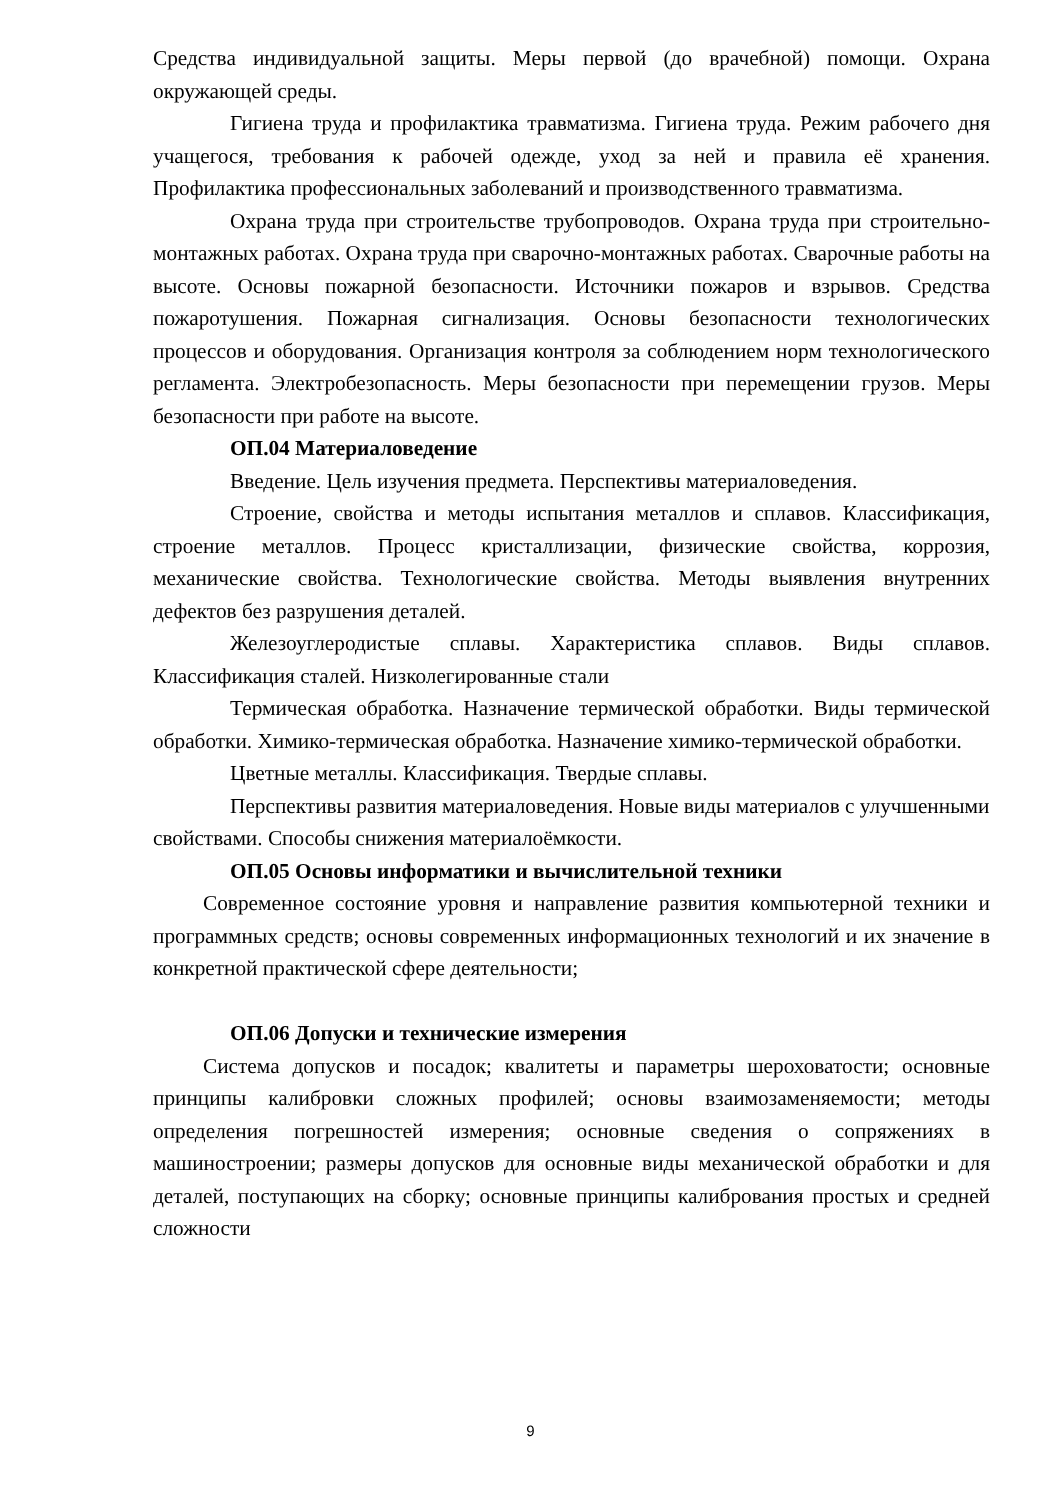Средства индивидуальной защиты. Меры первой (до врачебной) помощи. Охрана окружающей среды.
Гигиена труда и профилактика травматизма. Гигиена труда. Режим рабочего дня учащегося, требования к рабочей одежде, уход за ней и правила её хранения. Профилактика профессиональных заболеваний и производственного травматизма.
Охрана труда при строительстве трубопроводов. Охрана труда при строительно-монтажных работах. Охрана труда при сварочно-монтажных работах. Сварочные работы на высоте. Основы пожарной безопасности. Источники пожаров и взрывов. Средства пожаротушения. Пожарная сигнализация. Основы безопасности технологических процессов и оборудования. Организация контроля за соблюдением норм технологического регламента. Электробезопасность. Меры безопасности при перемещении грузов. Меры безопасности при работе на высоте.
ОП.04 Материаловедение
Введение. Цель изучения предмета. Перспективы материаловедения.
Строение, свойства и методы испытания металлов и сплавов. Классификация, строение металлов. Процесс кристаллизации, физические свойства, коррозия, механические свойства. Технологические свойства. Методы выявления внутренних дефектов без разрушения деталей.
Железоуглеродистые сплавы. Характеристика сплавов. Виды сплавов. Классификация сталей. Низколегированные стали
Термическая обработка. Назначение термической обработки. Виды термической обработки. Химико-термическая обработка. Назначение химико-термической обработки.
Цветные металлы. Классификация. Твердые сплавы.
Перспективы развития материаловедения. Новые виды материалов с улучшенными свойствами. Способы снижения материалоёмкости.
ОП.05 Основы информатики и вычислительной техники
Современное состояние уровня и направление развития компьютерной техники и программных средств; основы современных информационных технологий и их значение в конкретной практической сфере деятельности;
ОП.06 Допуски и технические измерения
Система допусков и посадок; квалитеты и параметры шероховатости; основные принципы калибровки сложных профилей; основы взаимозаменяемости; методы определения погрешностей измерения; основные сведения о сопряжениях в машиностроении; размеры допусков для основные виды механической обработки и для деталей, поступающих на сборку; основные принципы калибрования простых и средней сложности
9